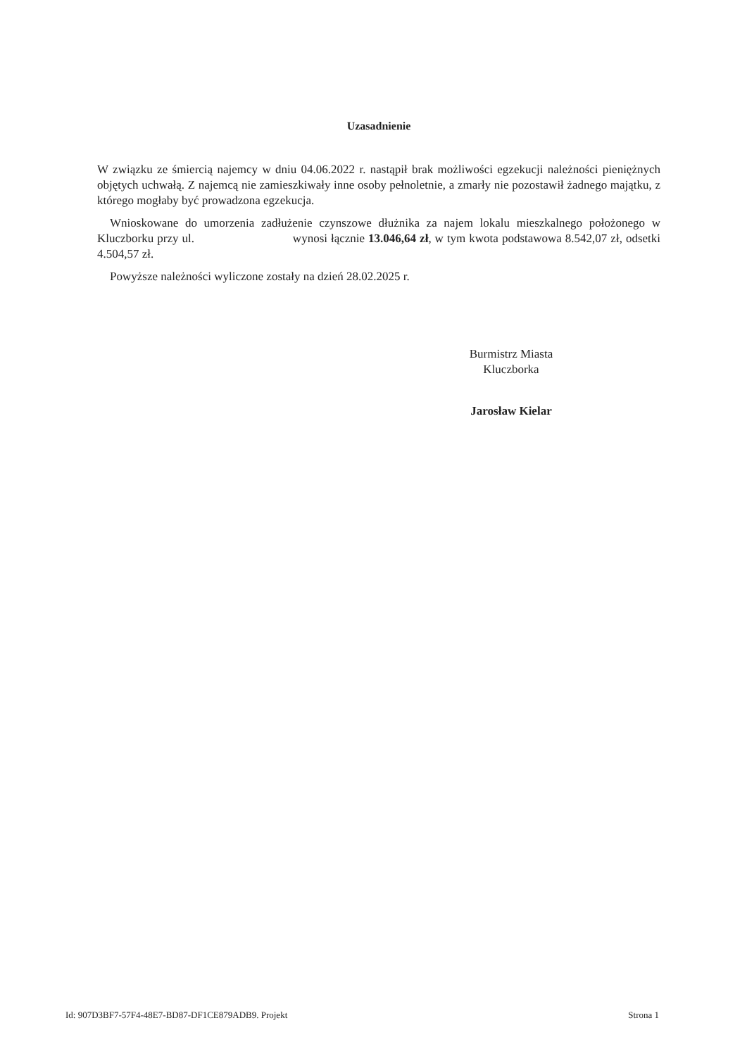Uzasadnienie
W związku ze śmiercią najemcy w dniu 04.06.2022 r. nastąpił brak możliwości egzekucji należności pieniężnych objętych uchwałą. Z najemcą nie zamieszkiwały inne osoby pełnoletnie, a zmarły nie pozostawił żadnego majątku, z którego mogłaby być prowadzona egzekucja.
Wnioskowane do umorzenia zadłużenie czynszowe dłużnika za najem lokalu mieszkalnego położonego w Kluczborku przy ul. wynosi łącznie 13.046,64 zł, w tym kwota podstawowa 8.542,07 zł, odsetki 4.504,57 zł.
Powyższe należności wyliczone zostały na dzień 28.02.2025 r.
Burmistrz Miasta
Kluczborka
Jarosław Kielar
Id: 907D3BF7-57F4-48E7-BD87-DF1CE879ADB9. Projekt Strona 1